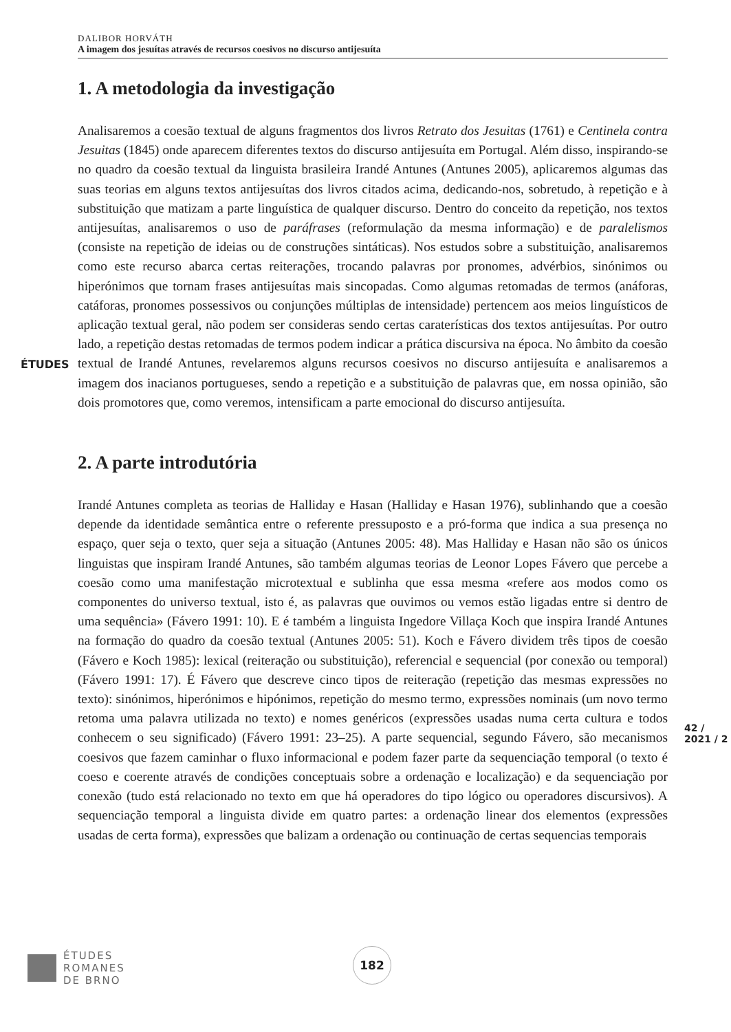ÉTUDES
DALIBOR HORVÁTH
A imagem dos jesuítas através de recursos coesivos no discurso antijesuíta
1. A metodologia da investigação
Analisaremos a coesão textual de alguns fragmentos dos livros Retrato dos Jesuitas (1761) e Centinela contra Jesuitas (1845) onde aparecem diferentes textos do discurso antijesuíta em Portugal. Além disso, inspirando-se no quadro da coesão textual da linguista brasileira Irandé Antunes (Antunes 2005), aplicaremos algumas das suas teorias em alguns textos antijesuítas dos livros citados acima, dedicando-nos, sobretudo, à repetição e à substituição que matizam a parte linguística de qualquer discurso. Dentro do conceito da repetição, nos textos antijesuítas, analisaremos o uso de paráfrases (reformulação da mesma informação) e de paralelismos (consiste na repetição de ideias ou de construções sintáticas). Nos estudos sobre a substituição, analisaremos como este recurso abarca certas reiterações, trocando palavras por pronomes, advérbios, sinónimos ou hiperónimos que tornam frases antijesuítas mais sincopadas. Como algumas retomadas de termos (anáforas, catáforas, pronomes possessivos ou conjunções múltiplas de intensidade) pertencem aos meios linguísticos de aplicação textual geral, não podem ser consideras sendo certas caraterísticas dos textos antijesuítas. Por outro lado, a repetição destas retomadas de termos podem indicar a prática discursiva na época. No âmbito da coesão textual de Irandé Antunes, revelaremos alguns recursos coesivos no discurso antijesuíta e analisaremos a imagem dos inacianos portugueses, sendo a repetição e a substituição de palavras que, em nossa opinião, são dois promotores que, como veremos, intensificam a parte emocional do discurso antijesuíta.
2. A parte introdutória
Irandé Antunes completa as teorias de Halliday e Hasan (Halliday e Hasan 1976), sublinhando que a coesão depende da identidade semântica entre o referente pressuposto e a pró-forma que indica a sua presença no espaço, quer seja o texto, quer seja a situação (Antunes 2005: 48). Mas Halliday e Hasan não são os únicos linguistas que inspiram Irandé Antunes, são também algumas teorias de Leonor Lopes Fávero que percebe a coesão como uma manifestação microtextual e sublinha que essa mesma «refere aos modos como os componentes do universo textual, isto é, as palavras que ouvimos ou vemos estão ligadas entre si dentro de uma sequência» (Fávero 1991: 10). E é também a linguista Ingedore Villaça Koch que inspira Irandé Antunes na formação do quadro da coesão textual (Antunes 2005: 51). Koch e Fávero dividem três tipos de coesão (Fávero e Koch 1985): lexical (reiteração ou substituição), referencial e sequencial (por conexão ou temporal) (Fávero 1991: 17). É Fávero que descreve cinco tipos de reiteração (repetição das mesmas expressões no texto): sinónimos, hiperónimos e hipónimos, repetição do mesmo termo, expressões nominais (um novo termo retoma uma palavra utilizada no texto) e nomes genéricos (expressões usadas numa certa cultura e todos conhecem o seu significado) (Fávero 1991: 23–25). A parte sequencial, segundo Fávero, são mecanismos coesivos que fazem caminhar o fluxo informacional e podem fazer parte da sequenciação temporal (o texto é coeso e coerente através de condições conceptuais sobre a ordenação e localização) e da sequenciação por conexão (tudo está relacionado no texto em que há operadores do tipo lógico ou operadores discursivos). A sequenciação temporal a linguista divide em quatro partes: a ordenação linear dos elementos (expressões usadas de certa forma), expressões que balizam a ordenação ou continuação de certas sequencias temporais
42 / 2021 / 2
ÉTUDES
ROMANES
DE BRNO
182